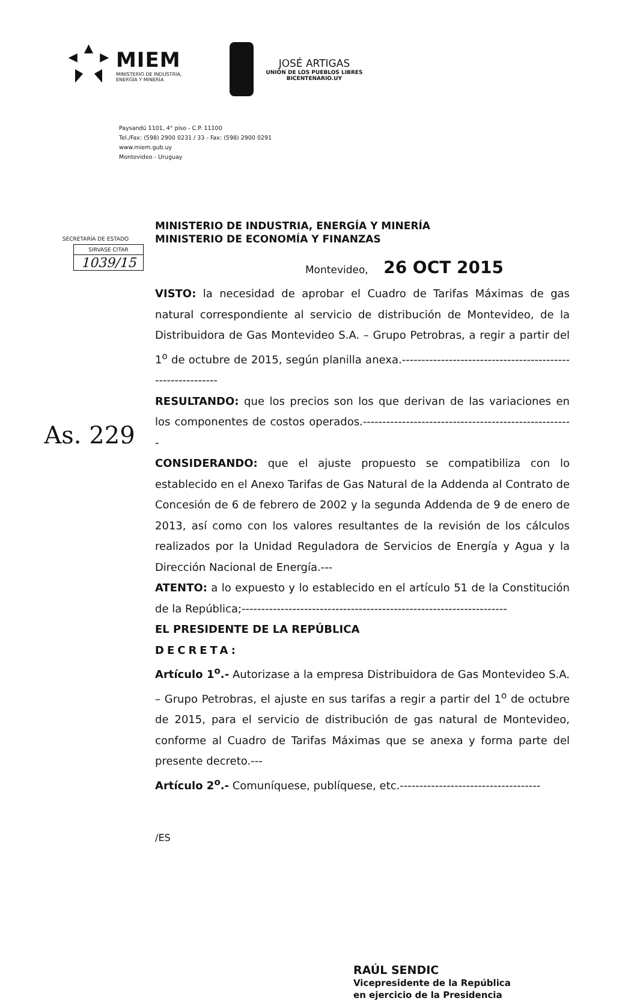MIEM
MINISTERIO DE INDUSTRIA,
ENERGÍA Y MINERÍA
JOSÉ ARTIGAS
UNIÓN DE LOS PUEBLOS LIBRES
BICENTENARIO.UY
Paysandú 1101, 4° piso - C.P. 11100
Tel./Fax: (598) 2900 0231 / 33 - Fax: (598) 2900 0291
www.miem.gub.uy
Montevideo - Uruguay
SECRETARÍA DE ESTADO
SIRVASE CITAR
1039/15
As. 229
MINISTERIO DE INDUSTRIA, ENERGÍA Y MINERÍA
MINISTERIO DE ECONOMÍA Y FINANZAS
Montevideo, 26 OCT 2015
VISTO: la necesidad de aprobar el Cuadro de Tarifas Máximas de gas natural correspondiente al servicio de distribución de Montevideo, de la Distribuidora de Gas Montevideo S.A. – Grupo Petrobras, a regir a partir del 1<sup>o</sup> de octubre de 2015, según planilla anexa.-----------------------------------------------------------
RESULTANDO: que los precios son los que derivan de las variaciones en los componentes de costos operados.------------------------------------------------------
CONSIDERANDO: que el ajuste propuesto se compatibiliza con lo establecido en el Anexo Tarifas de Gas Natural de la Addenda al Contrato de Concesión de 6 de febrero de 2002 y la segunda Addenda de 9 de enero de 2013, así como con los valores resultantes de la revisión de los cálculos realizados por la Unidad Reguladora de Servicios de Energía y Agua y la Dirección Nacional de Energía.---
ATENTO: a lo expuesto y lo establecido en el artículo 51 de la Constitución de la República;--------------------------------------------------------------------
EL PRESIDENTE DE LA REPÚBLICA
DECRETA:
Artículo 1<sup>o</sup>.- Autorizase a la empresa Distribuidora de Gas Montevideo S.A. – Grupo Petrobras, el ajuste en sus tarifas a regir a partir del 1<sup>o</sup> de octubre de 2015, para el servicio de distribución de gas natural de Montevideo, conforme al Cuadro de Tarifas Máximas que se anexa y forma parte del presente decreto.---
Artículo 2<sup>o</sup>.- Comuníquese, publíquese, etc.------------------------------------
/ES
RAÚL SENDIC
Vicepresidente de la República
en ejercicio de la Presidencia